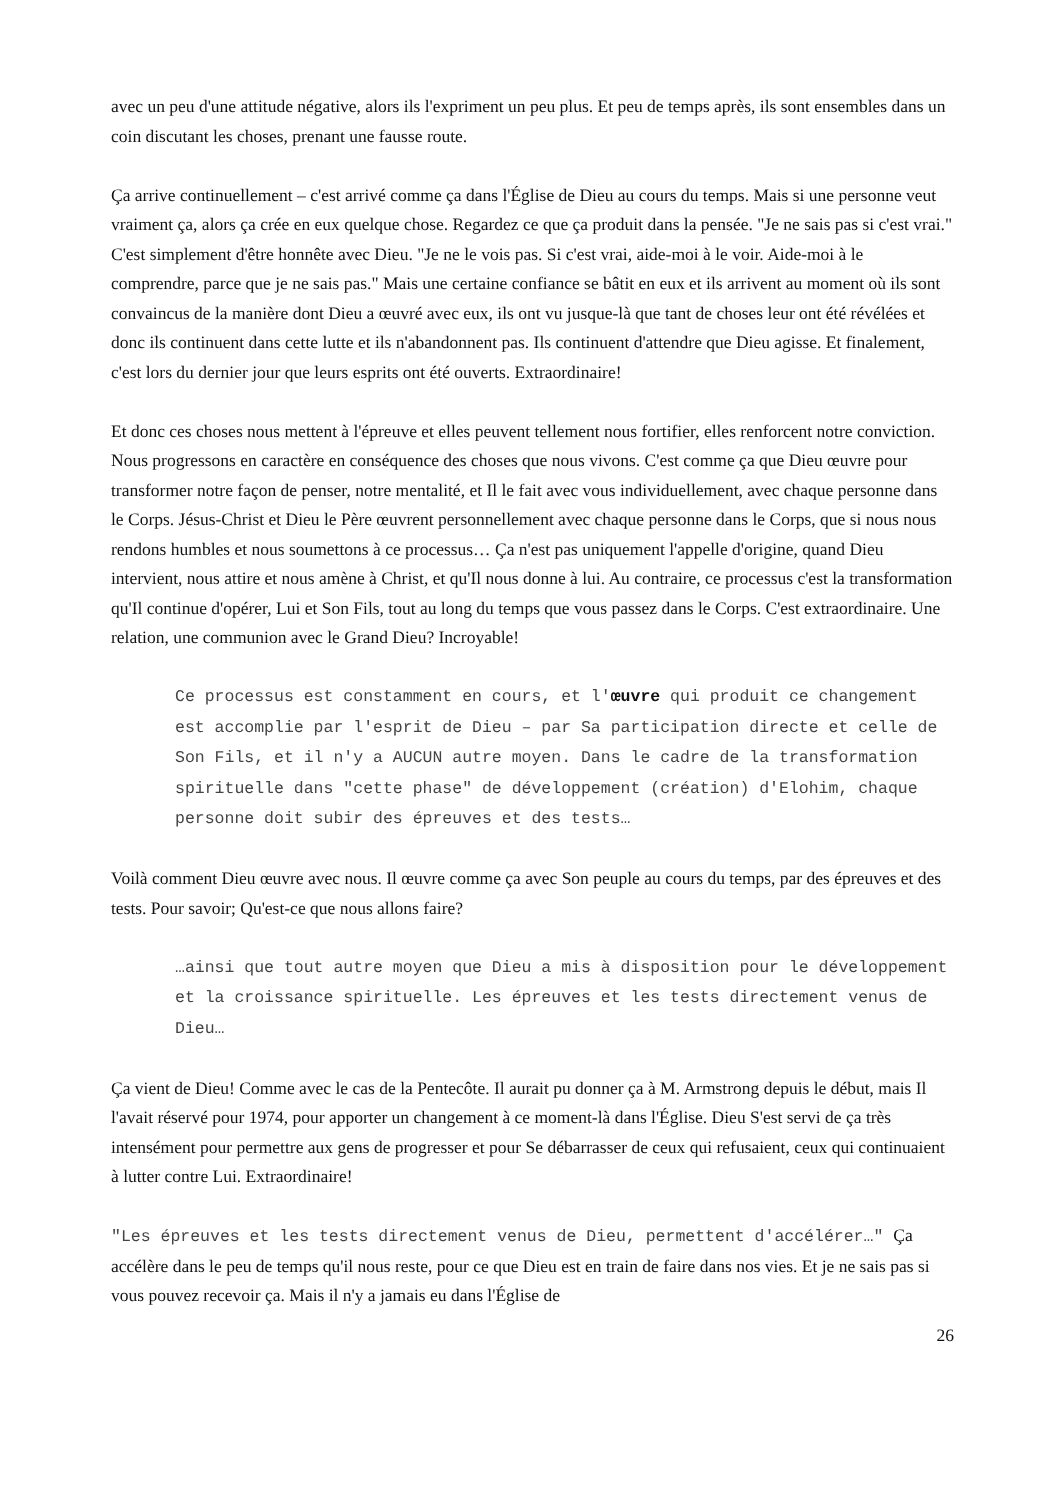avec un peu d'une attitude négative, alors ils l'expriment un peu plus. Et peu de temps après, ils sont ensembles dans un coin discutant les choses, prenant une fausse route.
Ça arrive continuellement – c'est arrivé comme ça dans l'Église de Dieu au cours du temps. Mais si une personne veut vraiment ça, alors ça crée en eux quelque chose. Regardez ce que ça produit dans la pensée. "Je ne sais pas si c'est vrai." C'est simplement d'être honnête avec Dieu. "Je ne le vois pas. Si c'est vrai, aide-moi à le voir. Aide-moi à le comprendre, parce que je ne sais pas." Mais une certaine confiance se bâtit en eux et ils arrivent au moment où ils sont convaincus de la manière dont Dieu a œuvré avec eux, ils ont vu jusque-là que tant de choses leur ont été révélées et donc ils continuent dans cette lutte et ils n'abandonnent pas. Ils continuent d'attendre que Dieu agisse. Et finalement, c'est lors du dernier jour que leurs esprits ont été ouverts. Extraordinaire!
Et donc ces choses nous mettent à l'épreuve et elles peuvent tellement nous fortifier, elles renforcent notre conviction. Nous progressons en caractère en conséquence des choses que nous vivons. C'est comme ça que Dieu œuvre pour transformer notre façon de penser, notre mentalité, et Il le fait avec vous individuellement, avec chaque personne dans le Corps. Jésus-Christ et Dieu le Père œuvrent personnellement avec chaque personne dans le Corps, que si nous nous rendons humbles et nous soumettons à ce processus… Ça n'est pas uniquement l'appelle d'origine, quand Dieu intervient, nous attire et nous amène à Christ, et qu'Il nous donne à lui. Au contraire, ce processus c'est la transformation qu'Il continue d'opérer, Lui et Son Fils, tout au long du temps que vous passez dans le Corps. C'est extraordinaire. Une relation, une communion avec le Grand Dieu? Incroyable!
Ce processus est constamment en cours, et l'œuvre qui produit ce changement est accomplie par l'esprit de Dieu – par Sa participation directe et celle de Son Fils, et il n'y a AUCUN autre moyen. Dans le cadre de la transformation spirituelle dans "cette phase" de développement (création) d'Elohim, chaque personne doit subir des épreuves et des tests…
Voilà comment Dieu œuvre avec nous. Il œuvre comme ça avec Son peuple au cours du temps, par des épreuves et des tests. Pour savoir; Qu'est-ce que nous allons faire?
…ainsi que tout autre moyen que Dieu a mis à disposition pour le développement et la croissance spirituelle. Les épreuves et les tests directement venus de Dieu…
Ça vient de Dieu! Comme avec le cas de la Pentecôte. Il aurait pu donner ça à M. Armstrong depuis le début, mais Il l'avait réservé pour 1974, pour apporter un changement à ce moment-là dans l'Église. Dieu S'est servi de ça très intensément pour permettre aux gens de progresser et pour Se débarrasser de ceux qui refusaient, ceux qui continuaient à lutter contre Lui. Extraordinaire!
"Les épreuves et les tests directement venus de Dieu, permettent d'accélérer…" Ça accélère dans le peu de temps qu'il nous reste, pour ce que Dieu est en train de faire dans nos vies. Et je ne sais pas si vous pouvez recevoir ça. Mais il n'y a jamais eu dans l'Église de
26